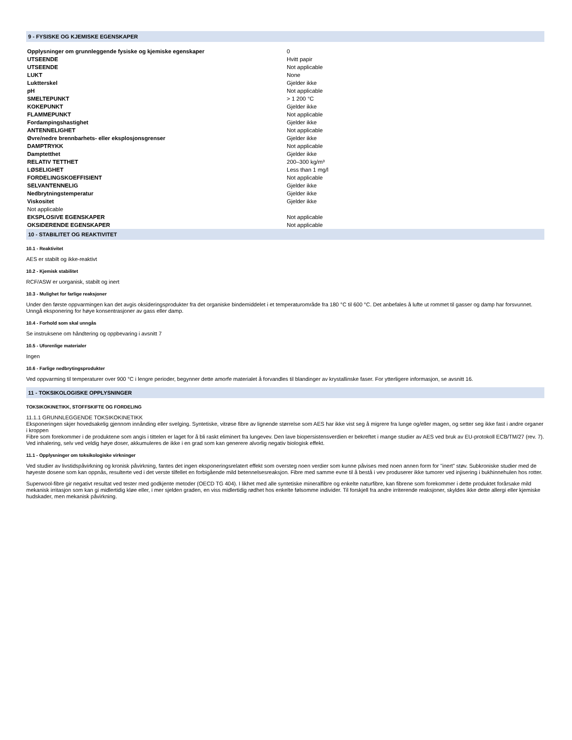9 - FYSISKE OG KJEMISKE EGENSKAPER
| Opplysninger om grunnleggende fysiske og kjemiske egenskaper | 0 |
| UTSEENDE | Hvitt papir |
| UTSEENDE | Not applicable |
| LUKT | None |
| Luktterskel | Gjelder ikke |
| pH | Not applicable |
| SMELTEPUNKT | > 1 200 °C |
| KOKEPUNKT | Gjelder ikke |
| FLAMMEPUNKT | Not applicable |
| Fordampingshastighet | Gjelder ikke |
| ANTENNELIGHET | Not applicable |
| Øvre/nedre brennbarhets- eller eksplosjonsgrenser | Gjelder ikke |
| DAMPTRYKK | Not applicable |
| Damptetthet | Gjelder ikke |
| RELATIV TETTHET | 200–300 kg/m³ |
| LØSELIGHET | Less than 1 mg/l |
| FORDELINGSKOEFFISIENT | Not applicable |
| SELVANTENNELIG | Gjelder ikke |
| Nedbrytningstemperatur | Gjelder ikke |
| Viskositet | Gjelder ikke |
| Not applicable | |
| EKSPLOSIVE EGENSKAPER | Not applicable |
| OKSIDERENDE EGENSKAPER | Not applicable |
10 - STABILITET OG REAKTIVITET
10.1 - Reaktivitet
AES er stabilt og ikke-reaktivt
10.2 - Kjemisk stabilitet
RCF/ASW er uorganisk, stabilt og inert
10.3 - Mulighet for farlige reaksjoner
Under den første oppvarmingen kan det avgis oksideringsprodukter fra det organiske bindemiddelet i et temperaturområde fra 180 °C til 600 °C. Det anbefales å lufte ut rommet til gasser og damp har forsvunnet. Unngå eksponering for høye konsentrasjoner av gass eller damp.
10.4 - Forhold som skal unngås
Se instruksene om håndtering og oppbevaring i avsnitt 7
10.5 - Uforenlige materialer
Ingen
10.6 - Farlige nedbrytingsprodukter
Ved oppvarming til temperaturer over 900 °C i lengre perioder, begynner dette amorfe materialet å forvandles til blandinger av krystallinske faser. For ytterligere informasjon, se avsnitt 16.
11 - TOKSIKOLOGISKE OPPLYSNINGER
TOKSIKOKINETIKK, STOFFSKIFTE OG FORDELING
11.1.1 GRUNNLEGGENDE TOKSIKOKINETIKK
Eksponeringen skjer hovedsakelig gjennom innånding eller svelging. Syntetiske, vitrøse fibre av lignende størrelse som AES har ikke vist seg å migrere fra lunge og/eller magen, og setter seg ikke fast i andre organer i kroppen
Fibre som forekommer i de produktene som angis i tittelen er laget for å bli raskt eliminert fra lungevev. Den lave biopersistensverdien er bekreftet i mange studier av AES ved bruk av EU-protokoll ECB/TM/27 (rev. 7). Ved inhalering, selv ved veldig høye doser, akkumuleres de ikke i en grad som kan generere alvorlig negativ biologisk effekt.
11.1 - Opplysninger om toksikologiske virkninger
Ved studier av livstidspåvirkning og kronisk påvirkning, fantes det ingen eksponeringsrelatert effekt som oversteg noen verdier som kunne påvises med noen annen form for "inert" støv. Subkroniske studier med de høyeste dosene som kan oppnås, resulterte ved i det verste tilfellet en forbigående mild betennelsesreaksjon. Fibre med samme evne til å bestå i vev produserer ikke tumorer ved injisering i bukhinnehulen hos rotter.
Superwool-fibre gir negativt resultat ved tester med godkjente metoder (OECD TG 404). I likhet med alle syntetiske mineralfibre og enkelte naturfibre, kan fibrene som forekommer i dette produktet forårsake mild mekanisk irritasjon som kan gi midlertidig kløe eller, i mer sjelden graden, en viss midlertidig rødhet hos enkelte følsomme individer. Til forskjell fra andre irriterende reaksjoner, skyldes ikke dette allergi eller kjemiske hudskader, men mekanisk påvirkning.